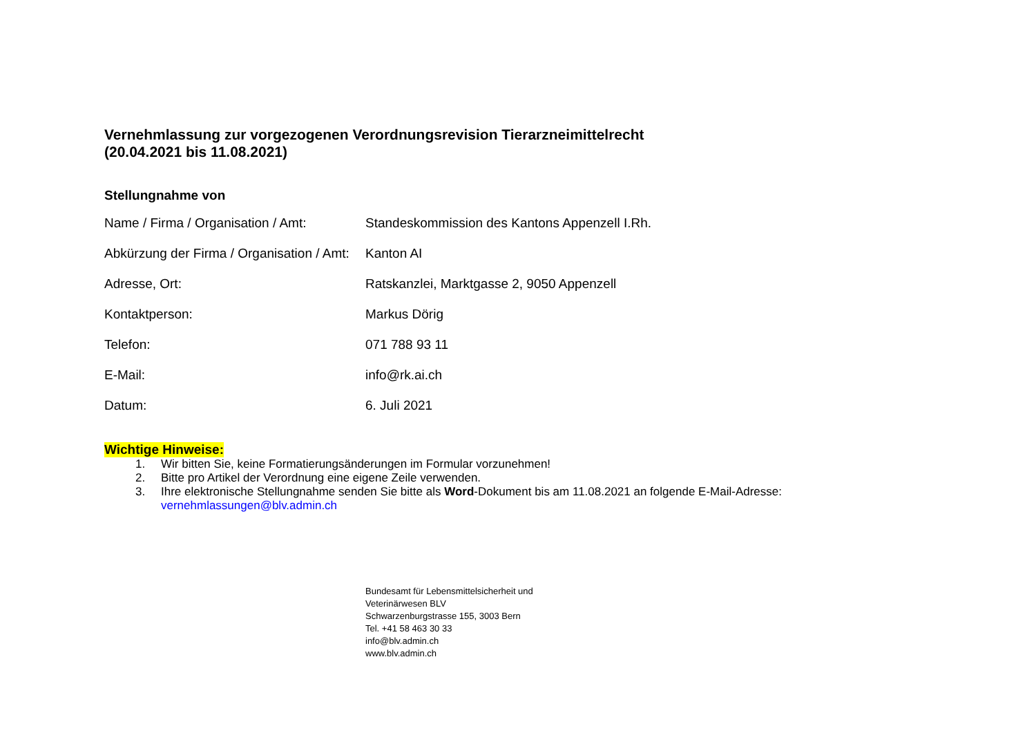Vernehmlassung zur vorgezogenen Verordnungsrevision Tierarzneimittelrecht
(20.04.2021 bis 11.08.2021)
Stellungnahme von
| Name / Firma / Organisation / Amt: | Standeskommission des Kantons Appenzell I.Rh. |
| Abkürzung der Firma / Organisation / Amt: | Kanton AI |
| Adresse, Ort: | Ratskanzlei, Marktgasse 2, 9050 Appenzell |
| Kontaktperson: | Markus Dörig |
| Telefon: | 071 788 93 11 |
| E-Mail: | info@rk.ai.ch |
| Datum: | 6. Juli 2021 |
Wichtige Hinweise:
1. Wir bitten Sie, keine Formatierungsänderungen im Formular vorzunehmen!
2. Bitte pro Artikel der Verordnung eine eigene Zeile verwenden.
3. Ihre elektronische Stellungnahme senden Sie bitte als Word-Dokument bis am 11.08.2021 an folgende E-Mail-Adresse:
vernehmlassungen@blv.admin.ch
Bundesamt für Lebensmittelsicherheit und
Veterinärwesen BLV
Schwarzenburgstrasse 155, 3003 Bern
Tel. +41 58 463 30 33
info@blv.admin.ch
www.blv.admin.ch